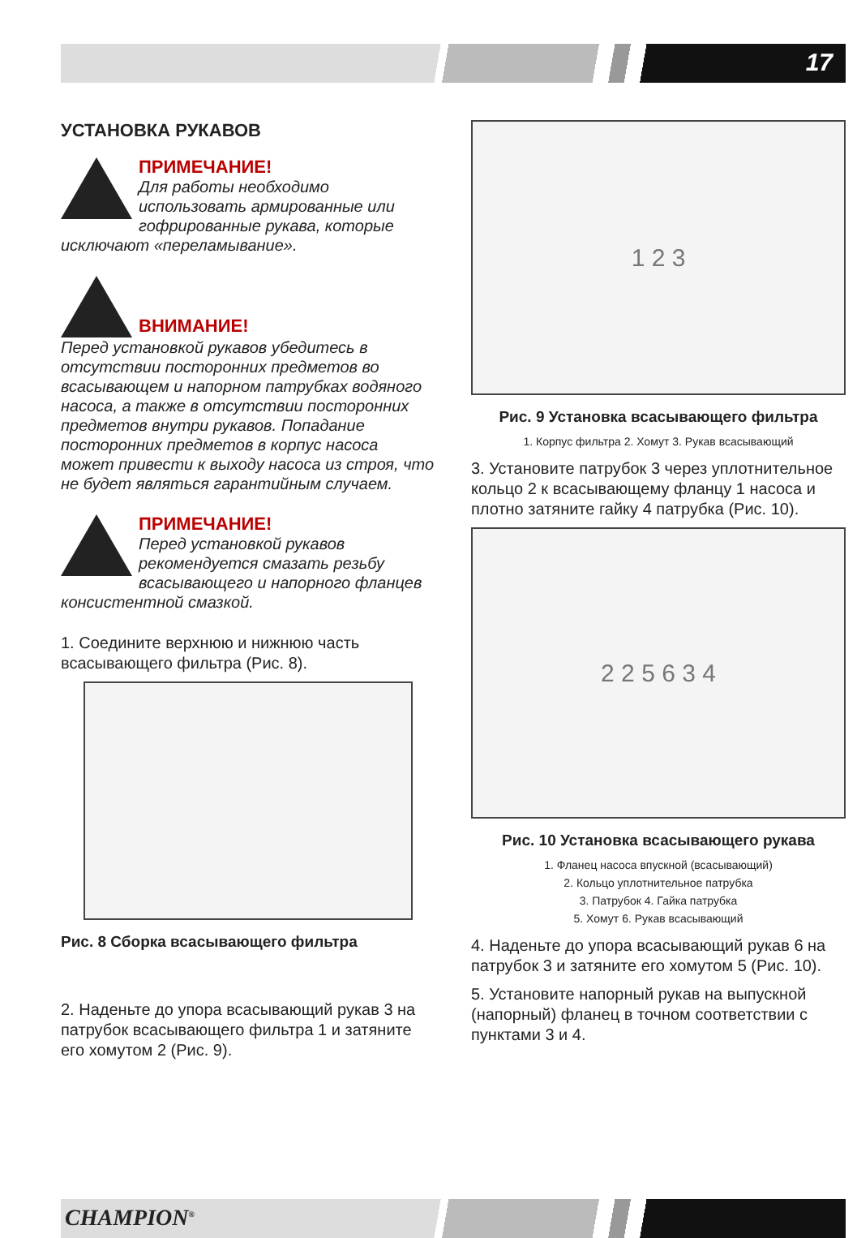17
УСТАНОВКА РУКАВОВ
ПРИМЕЧАНИЕ!
Для работы необходимо использовать армированные или гофрированные рукава, которые исключают «переламывание».
ВНИМАНИЕ!
Перед установкой рукавов убедитесь в отсутствии посторонних предметов во всасывающем и напорном патрубках водяного насоса, а также в отсутствии посторонних предметов внутри рукавов. Попадание посторонних предметов в корпус насоса может привести к выходу насоса из строя, что не будет являться гарантийным случаем.
ПРИМЕЧАНИЕ!
Перед установкой рукавов рекомендуется смазать резьбу всасывающего и напорного фланцев консистентной смазкой.
1. Соедините верхнюю и нижнюю часть всасывающего фильтра (Рис. 8).
Рис. 8 Сборка всасывающего фильтра
2. Наденьте до упора всасывающий рукав 3 на патрубок всасывающего фильтра 1 и затяните его хомутом 2 (Рис. 9).
1 2 3
Рис. 9 Установка всасывающего фильтра
1. Корпус фильтра 2. Хомут 3. Рукав всасывающий
3. Установите патрубок 3 через уплотнительное кольцо 2 к всасывающему фланцу 1 насоса и плотно затяните гайку 4 патрубка (Рис. 10).
2 2 5 6 3 4
Рис. 10 Установка всасывающего рукава
1. Фланец насоса впускной (всасывающий)
2. Кольцо уплотнительное патрубка
3. Патрубок 4. Гайка патрубка
5. Хомут 6. Рукав всасывающий
4. Наденьте до упора всасывающий рукав 6 на патрубок 3 и затяните его хомутом 5 (Рис. 10).
5. Установите напорный рукав на выпускной (напорный) фланец в точном соответствии с пунктами 3 и 4.
CHAMPION<sup>®</sup>